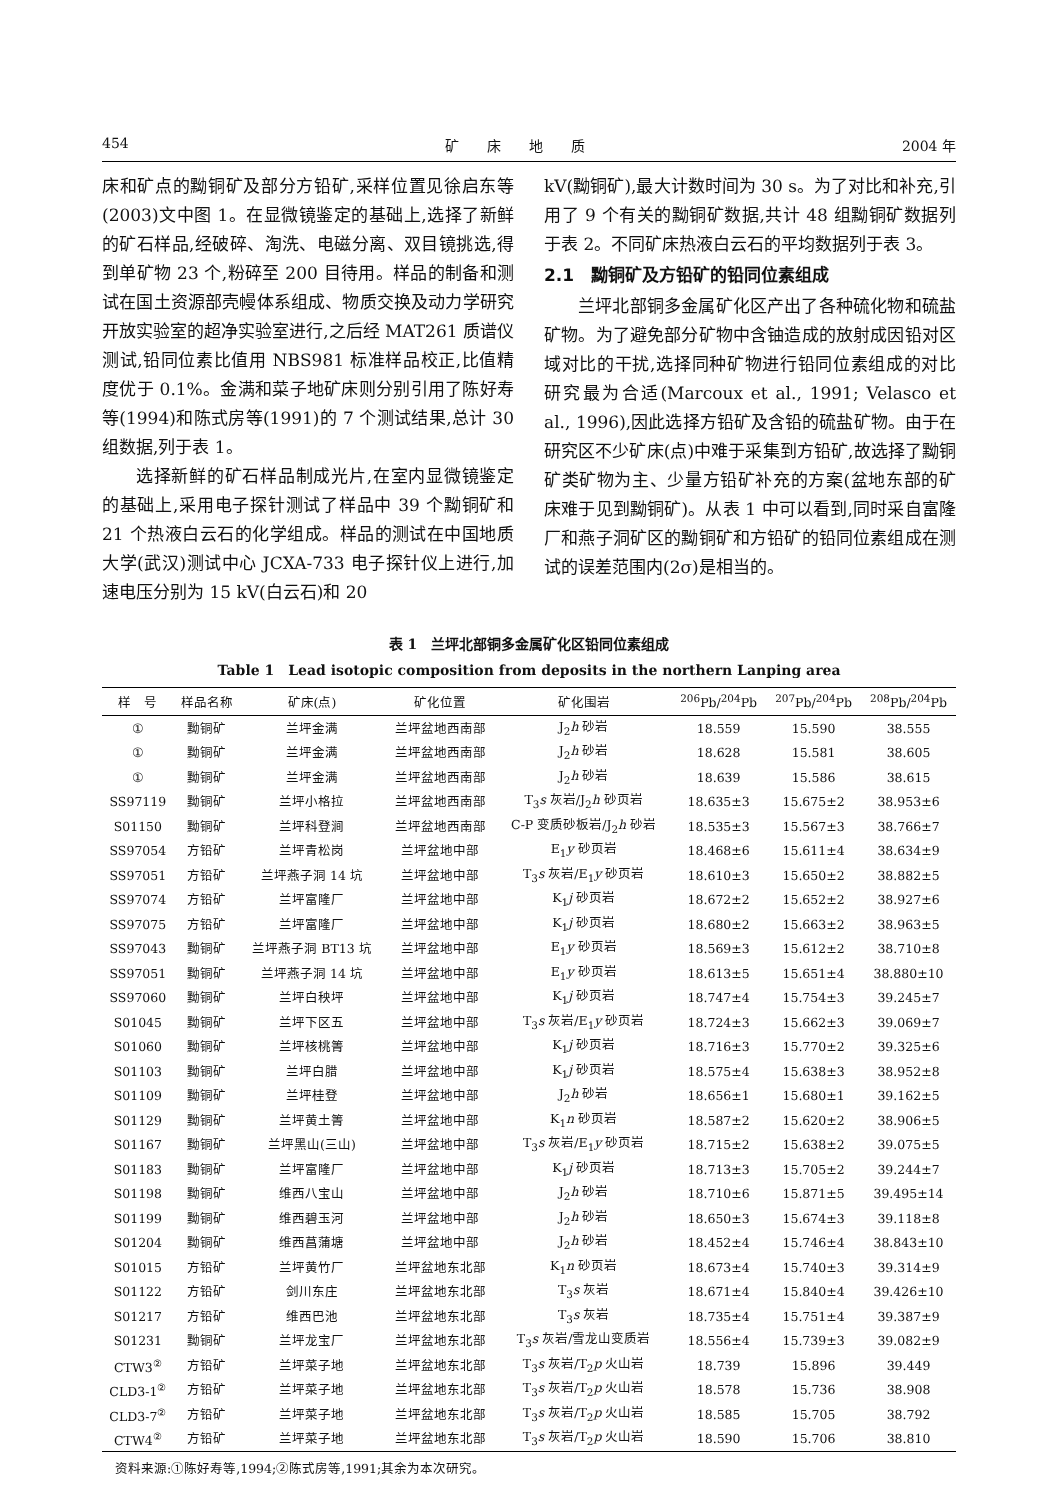454 矿　　床　　地　　质 2004 年
床和矿点的黝铜矿及部分方铅矿,采样位置见徐启东等(2003)文中图 1。在显微镜鉴定的基础上,选择了新鲜的矿石样品,经破碎、淘洗、电磁分离、双目镜挑选,得到单矿物 23 个,粉碎至 200 目待用。样品的制备和测试在国土资源部壳幔体系组成、物质交换及动力学研究开放实验室的超净实验室进行,之后经 MAT261 质谱仪测试,铅同位素比值用 NBS981 标准样品校正,比值精度优于 0.1%。金满和菜子地矿床则分别引用了陈好寿等(1994)和陈式房等(1991)的 7 个测试结果,总计 30 组数据,列于表 1。
选择新鲜的矿石样品制成光片,在室内显微镜鉴定的基础上,采用电子探针测试了样品中 39 个黝铜矿和 21 个热液白云石的化学组成。样品的测试在中国地质大学(武汉)测试中心 JCXA-733 电子探针仪上进行,加速电压分别为 15 kV(白云石)和 20
kV(黝铜矿),最大计数时间为 30 s。为了对比和补充,引用了 9 个有关的黝铜矿数据,共计 48 组黝铜矿数据列于表 2。不同矿床热液白云石的平均数据列于表 3。
2.1　黝铜矿及方铅矿的铅同位素组成
兰坪北部铜多金属矿化区产出了各种硫化物和硫盐矿物。为了避免部分矿物中含铀造成的放射成因铅对区域对比的干扰,选择同种矿物进行铅同位素组成的对比研究最为合适(Marcoux et al., 1991; Velasco et al., 1996),因此选择方铅矿及含铅的硫盐矿物。由于在研究区不少矿床(点)中难于采集到方铅矿,故选择了黝铜矿类矿物为主、少量方铅矿补充的方案(盆地东部的矿床难于见到黝铜矿)。从表 1 中可以看到,同时采自富隆厂和燕子洞矿区的黝铜矿和方铅矿的铅同位素组成在测试的误差范围内(2σ)是相当的。
表 1　兰坪北部铜多金属矿化区铅同位素组成
Table 1　Lead isotopic composition from deposits in the northern Lanping area
| 样 号 | 样品名称 | 矿床(点) | 矿化位置 | 矿化围岩 | <sup>206</sup>Pb/<sup>204</sup>Pb | <sup>207</sup>Pb/<sup>204</sup>Pb | <sup>208</sup>Pb/<sup>204</sup>Pb |
| --- | --- | --- | --- | --- | --- | --- | --- |
| ① | 黝铜矿 | 兰坪金满 | 兰坪盆地西南部 | J<sub>2</sub> h 砂岩 | 18.559 | 15.590 | 38.555 |
| ① | 黝铜矿 | 兰坪金满 | 兰坪盆地西南部 | J<sub>2</sub> h 砂岩 | 18.628 | 15.581 | 38.605 |
| ① | 黝铜矿 | 兰坪金满 | 兰坪盆地西南部 | J<sub>2</sub> h 砂岩 | 18.639 | 15.586 | 38.615 |
| SS97119 | 黝铜矿 | 兰坪小格拉 | 兰坪盆地西南部 | T<sub>3</sub> s 灰岩/J<sub>2</sub> h 砂页岩 | 18.635±3 | 15.675±2 | 38.953±6 |
| S01150 | 黝铜矿 | 兰坪科登涧 | 兰坪盆地西南部 | C-P 变质砂板岩/J<sub>2</sub> h 砂岩 | 18.535±3 | 15.567±3 | 38.766±7 |
| SS97054 | 方铅矿 | 兰坪青松岗 | 兰坪盆地中部 | E<sub>1</sub> y 砂页岩 | 18.468±6 | 15.611±4 | 38.634±9 |
| SS97051 | 方铅矿 | 兰坪燕子洞 14 坑 | 兰坪盆地中部 | T<sub>3</sub> s 灰岩/E<sub>1</sub> y 砂页岩 | 18.610±3 | 15.650±2 | 38.882±5 |
| SS97074 | 方铅矿 | 兰坪富隆厂 | 兰坪盆地中部 | K<sub>1</sub> j 砂页岩 | 18.672±2 | 15.652±2 | 38.927±6 |
| SS97075 | 方铅矿 | 兰坪富隆厂 | 兰坪盆地中部 | K<sub>1</sub> j 砂页岩 | 18.680±2 | 15.663±2 | 38.963±5 |
| SS97043 | 黝铜矿 | 兰坪燕子洞 BT13 坑 | 兰坪盆地中部 | E<sub>1</sub> y 砂页岩 | 18.569±3 | 15.612±2 | 38.710±8 |
| SS97051 | 黝铜矿 | 兰坪燕子洞 14 坑 | 兰坪盆地中部 | E<sub>1</sub> y 砂页岩 | 18.613±5 | 15.651±4 | 38.880±10 |
| SS97060 | 黝铜矿 | 兰坪白秧坪 | 兰坪盆地中部 | K<sub>1</sub> j 砂页岩 | 18.747±4 | 15.754±3 | 39.245±7 |
| S01045 | 黝铜矿 | 兰坪下区五 | 兰坪盆地中部 | T<sub>3</sub> s 灰岩/E<sub>1</sub> y 砂页岩 | 18.724±3 | 15.662±3 | 39.069±7 |
| S01060 | 黝铜矿 | 兰坪核桃箐 | 兰坪盆地中部 | K<sub>1</sub> j 砂页岩 | 18.716±3 | 15.770±2 | 39.325±6 |
| S01103 | 黝铜矿 | 兰坪白腊 | 兰坪盆地中部 | K<sub>1</sub> j 砂页岩 | 18.575±4 | 15.638±3 | 38.952±8 |
| S01109 | 黝铜矿 | 兰坪桂登 | 兰坪盆地中部 | J<sub>2</sub> h 砂岩 | 18.656±1 | 15.680±1 | 39.162±5 |
| S01129 | 黝铜矿 | 兰坪黄土箐 | 兰坪盆地中部 | K<sub>1</sub> n 砂页岩 | 18.587±2 | 15.620±2 | 38.906±5 |
| S01167 | 黝铜矿 | 兰坪黑山(三山) | 兰坪盆地中部 | T<sub>3</sub> s 灰岩/E<sub>1</sub> y 砂页岩 | 18.715±2 | 15.638±2 | 39.075±5 |
| S01183 | 黝铜矿 | 兰坪富隆厂 | 兰坪盆地中部 | K<sub>1</sub> j 砂页岩 | 18.713±3 | 15.705±2 | 39.244±7 |
| S01198 | 黝铜矿 | 维西八宝山 | 兰坪盆地中部 | J<sub>2</sub> h 砂岩 | 18.710±6 | 15.871±5 | 39.495±14 |
| S01199 | 黝铜矿 | 维西碧玉河 | 兰坪盆地中部 | J<sub>2</sub> h 砂岩 | 18.650±3 | 15.674±3 | 39.118±8 |
| S01204 | 黝铜矿 | 维西菖蒲塘 | 兰坪盆地中部 | J<sub>2</sub> h 砂岩 | 18.452±4 | 15.746±4 | 38.843±10 |
| S01015 | 方铅矿 | 兰坪黄竹厂 | 兰坪盆地东北部 | K<sub>1</sub> n 砂页岩 | 18.673±4 | 15.740±3 | 39.314±9 |
| S01122 | 方铅矿 | 剑川东庄 | 兰坪盆地东北部 | T<sub>3</sub> s 灰岩 | 18.671±4 | 15.840±4 | 39.426±10 |
| S01217 | 方铅矿 | 维西巴池 | 兰坪盆地东北部 | T<sub>3</sub> s 灰岩 | 18.735±4 | 15.751±4 | 39.387±9 |
| S01231 | 黝铜矿 | 兰坪龙宝厂 | 兰坪盆地东北部 | T<sub>3</sub> s 灰岩/雪龙山变质岩 | 18.556±4 | 15.739±3 | 39.082±9 |
| CTW3<sup>②</sup> | 方铅矿 | 兰坪菜子地 | 兰坪盆地东北部 | T<sub>3</sub> s 灰岩/T<sub>2</sub> p 火山岩 | 18.739 | 15.896 | 39.449 |
| CLD3-1<sup>②</sup> | 方铅矿 | 兰坪菜子地 | 兰坪盆地东北部 | T<sub>3</sub> s 灰岩/T<sub>2</sub> p 火山岩 | 18.578 | 15.736 | 38.908 |
| CLD3-7<sup>②</sup> | 方铅矿 | 兰坪菜子地 | 兰坪盆地东北部 | T<sub>3</sub> s 灰岩/T<sub>2</sub> p 火山岩 | 18.585 | 15.705 | 38.792 |
| CTW4<sup>②</sup> | 方铅矿 | 兰坪菜子地 | 兰坪盆地东北部 | T<sub>3</sub> s 灰岩/T<sub>2</sub> p 火山岩 | 18.590 | 15.706 | 38.810 |
　资料来源:①陈好寿等,1994;②陈式房等,1991;其余为本次研究。